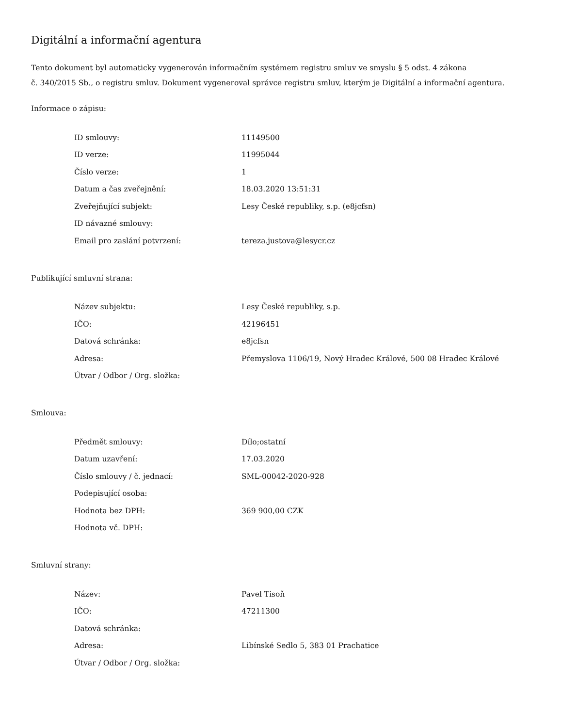Digitální a informační agentura
Tento dokument byl automaticky vygenerován informačním systémem registru smluv ve smyslu § 5 odst. 4 zákona
č. 340/2015 Sb., o registru smluv. Dokument vygeneroval správce registru smluv, kterým je Digitální a informační agentura.
Informace o zápisu:
| ID smlouvy: | 11149500 |
| ID verze: | 11995044 |
| Číslo verze: | 1 |
| Datum a čas zveřejnění: | 18.03.2020 13:51:31 |
| Zveřejňující subjekt: | Lesy České republiky, s.p. (e8jcfsn) |
| ID návazné smlouvy: | |
| Email pro zaslání potvrzení: | tereza.justova@lesycr.cz |
Publikující smluvní strana:
| Název subjektu: | Lesy České republiky, s.p. |
| IČO: | 42196451 |
| Datová schránka: | e8jcfsn |
| Adresa: | Přemyslova 1106/19, Nový Hradec Králové, 500 08 Hradec Králové |
| Útvar / Odbor / Org. složka: | |
Smlouva:
| Předmět smlouvy: | Dílo;ostatní |
| Datum uzavření: | 17.03.2020 |
| Číslo smlouvy / č. jednací: | SML-00042-2020-928 |
| Podepisující osoba: | |
| Hodnota bez DPH: | 369 900,00 CZK |
| Hodnota vč. DPH: | |
Smluvní strany:
| Název: | Pavel Tisoň |
| IČO: | 47211300 |
| Datová schránka: | |
| Adresa: | Libínské Sedlo 5, 383 01 Prachatice |
| Útvar / Odbor / Org. složka: | |